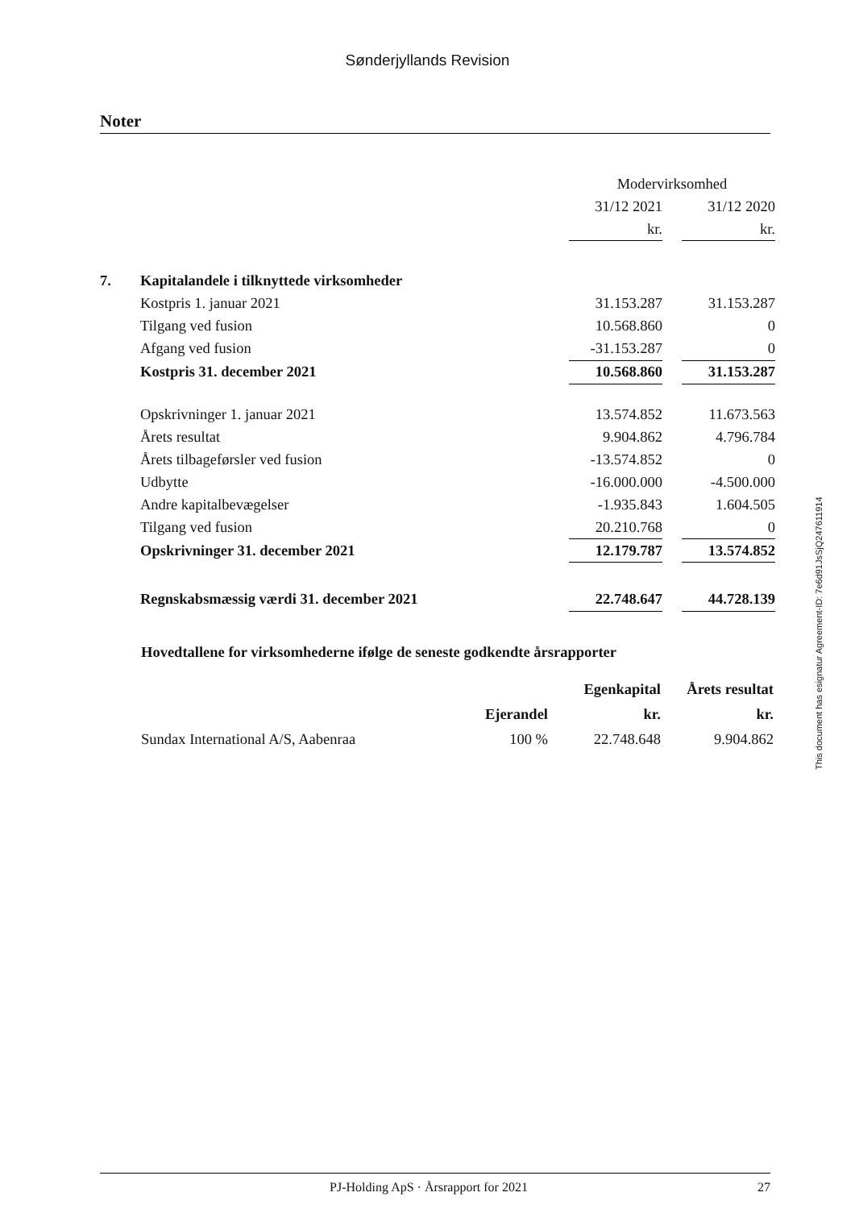Sønderjyllands Revision
Noter
| | | Modervirksomhed | | |
| | | 31/12 2021 | | 31/12 2020 |
| | | kr. | | kr. |
| 7. | Kapitalandele i tilknyttede virksomheder | | | |
| | Kostpris 1. januar 2021 | 31.153.287 | | 31.153.287 |
| | Tilgang ved fusion | 10.568.860 | | 0 |
| | Afgang ved fusion | -31.153.287 | | 0 |
| | Kostpris 31. december 2021 | 10.568.860 | | 31.153.287 |
| | Opskrivninger 1. januar 2021 | 13.574.852 | | 11.673.563 |
| | Årets resultat | 9.904.862 | | 4.796.784 |
| | Årets tilbageførsler ved fusion | -13.574.852 | | 0 |
| | Udbytte | -16.000.000 | | -4.500.000 |
| | Andre kapitalbevægelser | -1.935.843 | | 1.604.505 |
| | Tilgang ved fusion | 20.210.768 | | 0 |
| | Opskrivninger 31. december 2021 | 12.179.787 | | 13.574.852 |
| | Regnskabsmæssig værdi 31. december 2021 | 22.748.647 | | 44.728.139 |
Hovedtallene for virksomhederne ifølge de seneste godkendte årsrapporter
| | | Egenkapital | Årets resultat |
| | Ejerandel | kr. | kr. |
| Sundax International A/S, Aabenraa | 100 % | 22.748.648 | 9.904.862 |
This document has esignatur Agreement-ID: 7e6d91JsSjQ247611914
PJ-Holding ApS · Årsrapport for 2021 27